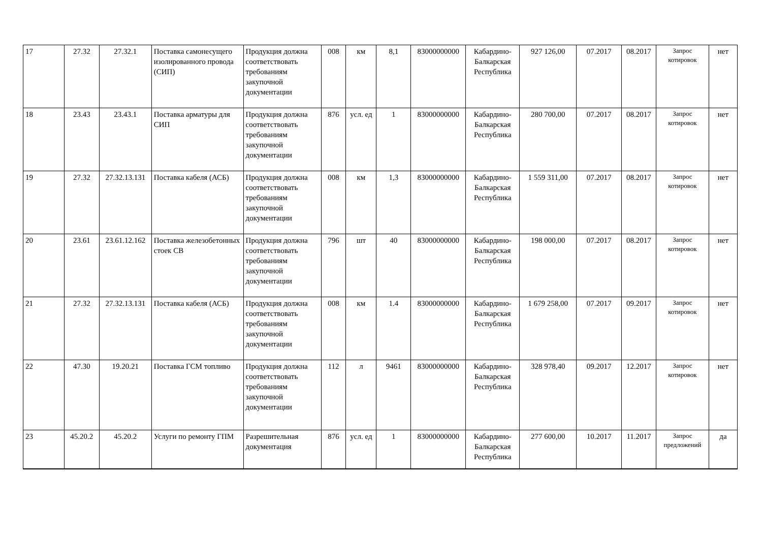| 17 | 27.32 | 27.32.1 | Поставка самонесущего изолированного провода (СИП) | Продукция должна соответствовать требованиям закупочной документации | 008 | км | 8,1 | 83000000000 | Кабардино-Балкарская Республика | 927 126,00 | 07.2017 | 08.2017 | Запрос котировок | нет |
| 18 | 23.43 | 23.43.1 | Поставка арматуры для СИП | Продукция должна соответствовать требованиям закупочной документации | 876 | усл. ед | 1 | 83000000000 | Кабардино-Балкарская Республика | 280 700,00 | 07.2017 | 08.2017 | Запрос котировок | нет |
| 19 | 27.32 | 27.32.13.131 | Поставка кабеля (АСБ) | Продукция должна соответствовать требованиям закупочной документации | 008 | км | 1,3 | 83000000000 | Кабардино-Балкарская Республика | 1 559 311,00 | 07.2017 | 08.2017 | Запрос котировок | нет |
| 20 | 23.61 | 23.61.12.162 | Поставка железобетонных стоек СВ | Продукция должна соответствовать требованиям закупочной документации | 796 | шт | 40 | 83000000000 | Кабардино-Балкарская Республика | 198 000,00 | 07.2017 | 08.2017 | Запрос котировок | нет |
| 21 | 27.32 | 27.32.13.131 | Поставка кабеля (АСБ) | Продукция должна соответствовать требованиям закупочной документации | 008 | км | 1.4 | 83000000000 | Кабардино-Балкарская Республика | 1 679 258,00 | 07.2017 | 09.2017 | Запрос котировок | нет |
| 22 | 47.30 | 19.20.21 | Поставка ГСМ топливо | Продукция должна соответствовать требованиям закупочной документации | 112 | л | 9461 | 83000000000 | Кабардино-Балкарская Республика | 328 978,40 | 09.2017 | 12.2017 | Запрос котировок | нет |
| 23 | 45.20.2 | 45.20.2 | Услуги по ремонту ГПМ | Разрешительная документация | 876 | усл. ед | 1 | 83000000000 | Кабардино-Балкарская Республика | 277 600,00 | 10.2017 | 11.2017 | Запрос предложений | да |